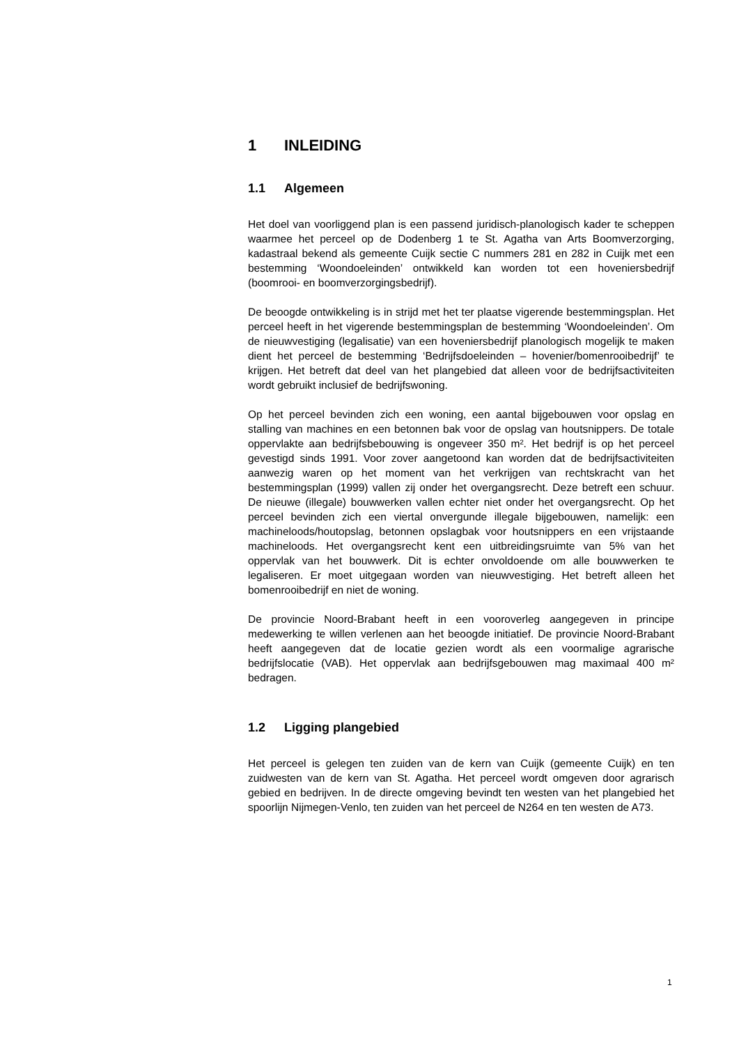1 INLEIDING
1.1 Algemeen
Het doel van voorliggend plan is een passend juridisch-planologisch kader te scheppen waarmee het perceel op de Dodenberg 1 te St. Agatha van Arts Boomverzorging, kadastraal bekend als gemeente Cuijk sectie C nummers 281 en 282 in Cuijk met een bestemming ‘Woondoeleinden’ ontwikkeld kan worden tot een hoveniersbedrijf (boomrooi- en boomverzorgingsbedrijf).
De beoogde ontwikkeling is in strijd met het ter plaatse vigerende bestemmingsplan. Het perceel heeft in het vigerende bestemmingsplan de bestemming ‘Woondoeleinden’. Om de nieuwvestiging (legalisatie) van een hoveniersbedrijf planologisch mogelijk te maken dient het perceel de bestemming ‘Bedrijfsdoeleinden – hovenier/bomenrooibedrijf’ te krijgen. Het betreft dat deel van het plangebied dat alleen voor de bedrijfsactiviteiten wordt gebruikt inclusief de bedrijfswoning.
Op het perceel bevinden zich een woning, een aantal bijgebouwen voor opslag en stalling van machines en een betonnen bak voor de opslag van houtsnippers. De totale oppervlakte aan bedrijfsbebouwing is ongeveer 350 m². Het bedrijf is op het perceel gevestigd sinds 1991. Voor zover aangetoond kan worden dat de bedrijfsactiviteiten aanwezig waren op het moment van het verkrijgen van rechtskracht van het bestemmingsplan (1999) vallen zij onder het overgangsrecht. Deze betreft een schuur. De nieuwe (illegale) bouwwerken vallen echter niet onder het overgangsrecht. Op het perceel bevinden zich een viertal onvergunde illegale bijgebouwen, namelijk: een machineloods/houtopslag, betonnen opslagbak voor houtsnippers en een vrijstaande machineloods. Het overgangsrecht kent een uitbreidingsruimte van 5% van het oppervlak van het bouwwerk. Dit is echter onvoldoende om alle bouwwerken te legaliseren. Er moet uitgegaan worden van nieuwvestiging. Het betreft alleen het bomenrooibedrijf en niet de woning.
De provincie Noord-Brabant heeft in een vooroverleg aangegeven in principe medewerking te willen verlenen aan het beoogde initiatief. De provincie Noord-Brabant heeft aangegeven dat de locatie gezien wordt als een voormalige agrarische bedrijfslocatie (VAB). Het oppervlak aan bedrijfsgebouwen mag maximaal 400 m² bedragen.
1.2 Ligging plangebied
Het perceel is gelegen ten zuiden van de kern van Cuijk (gemeente Cuijk) en ten zuidwesten van de kern van St. Agatha. Het perceel wordt omgeven door agrarisch gebied en bedrijven. In de directe omgeving bevindt ten westen van het plangebied het spoorlijn Nijmegen-Venlo, ten zuiden van het perceel de N264 en ten westen de A73.
1